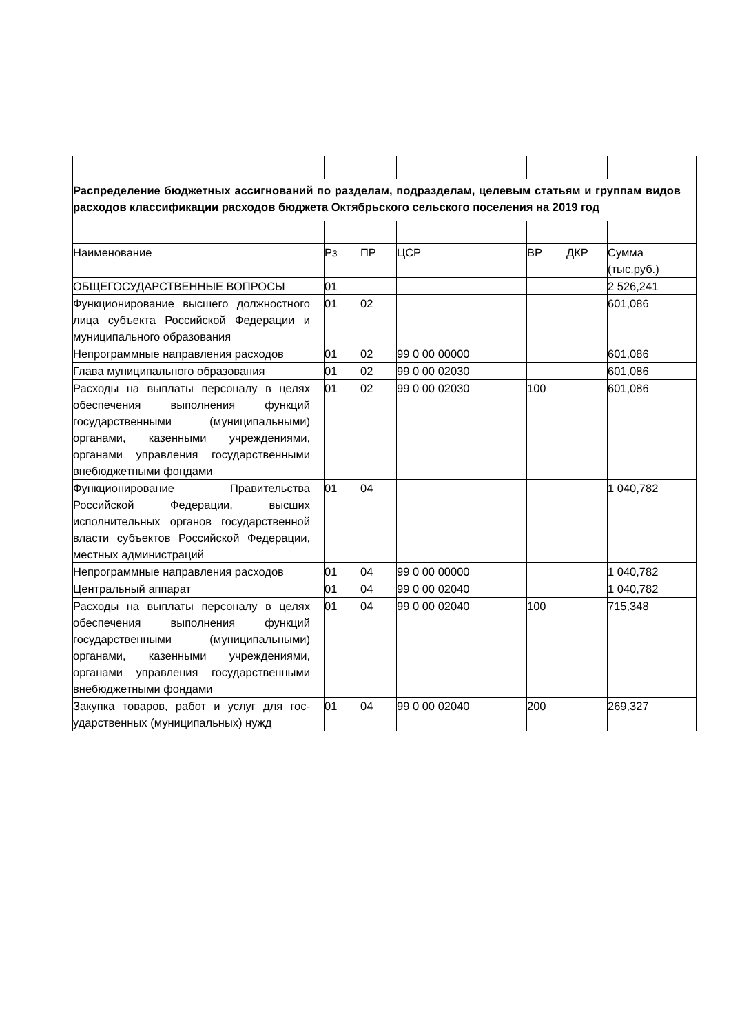| Распределение бюджетных ассигнований по разделам, подразделам, целевым статьям и группам видов расходов классификации расходов бюджета Октябрьского сельского поселения на 2019 год | | | | | | |
| Наименование | Рз | ПР | ЦСР | ВР | ДКР | Сумма (тыс.руб.) |
| ОБЩЕГОСУДАРСТВЕННЫЕ ВОПРОСЫ | 01 | | | | | 2 526,241 |
| Функционирование высшего должностного лица субъекта Российской Федерации и муниципального образования | 01 | 02 | | | | 601,086 |
| Непрограммные направления расходов | 01 | 02 | 99 0 00 00000 | | | 601,086 |
| Глава муниципального образования | 01 | 02 | 99 0 00 02030 | | | 601,086 |
| Расходы на выплаты персоналу в целях обеспечения выполнения функций государственными (муниципальными) органами, казенными учреждениями, органами управления государственными внебюджетными фондами | 01 | 02 | 99 0 00 02030 | 100 | | 601,086 |
| Функционирование Правительства Российской Федерации, высших исполнительных органов государственной власти субъектов Российской Федерации, местных администраций | 01 | 04 | | | | 1 040,782 |
| Непрограммные направления расходов | 01 | 04 | 99 0 00 00000 | | | 1 040,782 |
| Центральный аппарат | 01 | 04 | 99 0 00 02040 | | | 1 040,782 |
| Расходы на выплаты персоналу в целях обеспечения выполнения функций государственными (муниципальными) органами, казенными учреждениями, органами управления государственными внебюджетными фондами | 01 | 04 | 99 0 00 02040 | 100 | | 715,348 |
| Закупка товаров, работ и услуг для гос-ударственных (муниципальных) нужд | 01 | 04 | 99 0 00 02040 | 200 | | 269,327 |